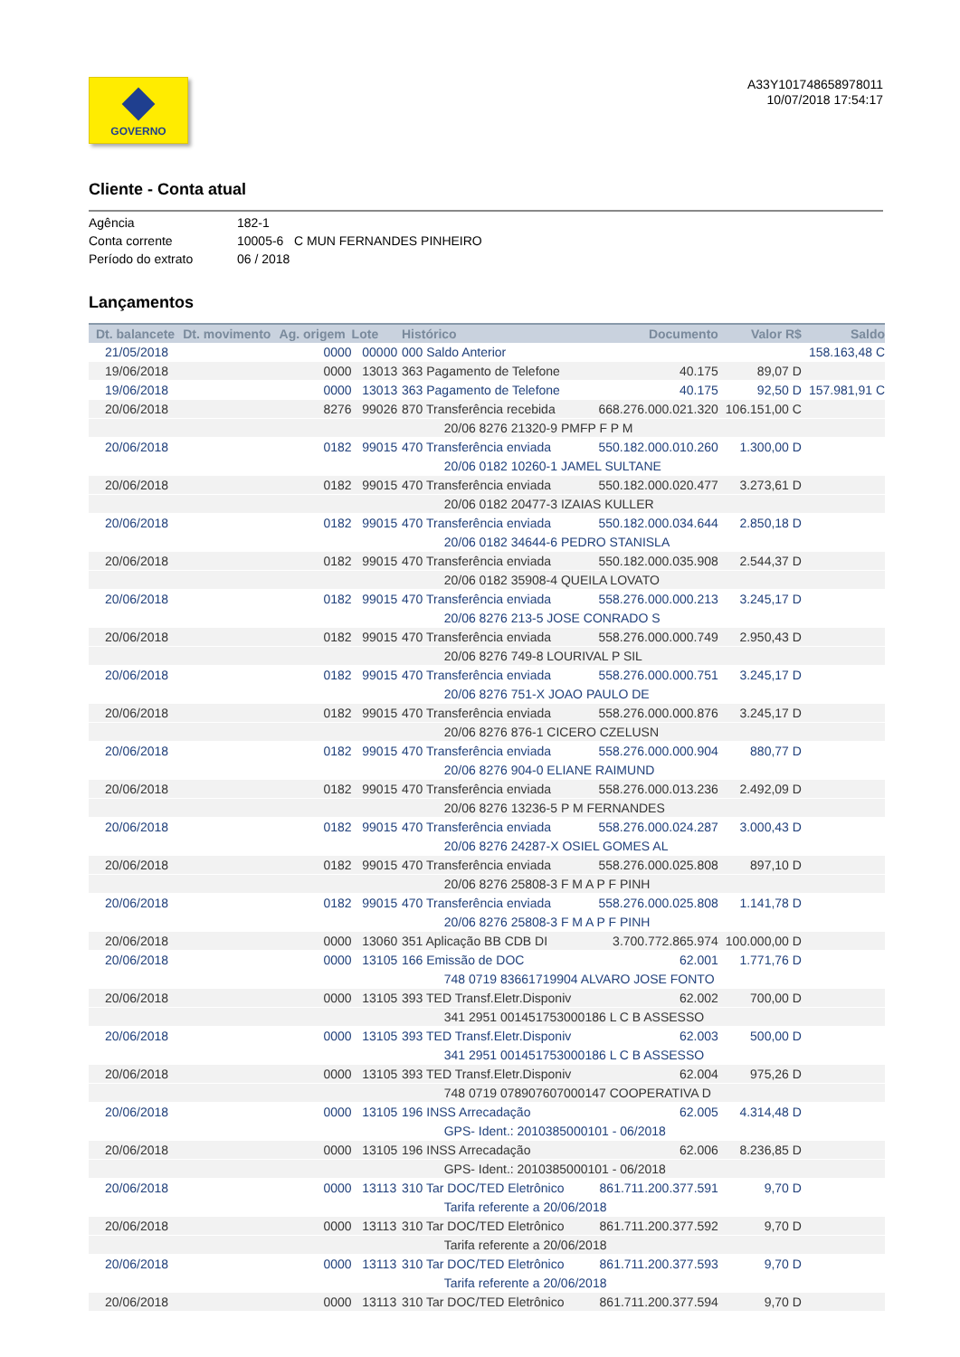GOVERNO
A33Y101748658978011
10/07/2018 17:54:17
Cliente - Conta atual
Agência 182-1
Conta corrente 10005-6 C MUN FERNANDES PINHEIRO
Período do extrato 06 / 2018
Lançamentos
| Dt. balancete | Dt. movimento | Ag. origem | Lote | Histórico | Documento | Valor R$ | Saldo |
| --- | --- | --- | --- | --- | --- | --- | --- |
| 21/05/2018 | | 0000 | 00000 | 000 Saldo Anterior | | | 158.163,48 C |
| 19/06/2018 | | 0000 | 13013 | 363 Pagamento de Telefone | 40.175 | 89,07 D | |
| 19/06/2018 | | 0000 | 13013 | 363 Pagamento de Telefone | 40.175 | 92,50 D | 157.981,91 C |
| 20/06/2018 | | 8276 | 99026 | 870 Transferência recebida | 668.276.000.021.320 | 106.151,00 C | |
| | | | | 20/06 8276 21320-9 PMFP F P M | | | |
| 20/06/2018 | | 0182 | 99015 | 470 Transferência enviada | 550.182.000.010.260 | 1.300,00 D | |
| | | | | 20/06 0182 10260-1 JAMEL SULTANE | | | |
| 20/06/2018 | | 0182 | 99015 | 470 Transferência enviada | 550.182.000.020.477 | 3.273,61 D | |
| | | | | 20/06 0182 20477-3 IZAIAS KULLER | | | |
| 20/06/2018 | | 0182 | 99015 | 470 Transferência enviada | 550.182.000.034.644 | 2.850,18 D | |
| | | | | 20/06 0182 34644-6 PEDRO STANISLA | | | |
| 20/06/2018 | | 0182 | 99015 | 470 Transferência enviada | 550.182.000.035.908 | 2.544,37 D | |
| | | | | 20/06 0182 35908-4 QUEILA LOVATO | | | |
| 20/06/2018 | | 0182 | 99015 | 470 Transferência enviada | 558.276.000.000.213 | 3.245,17 D | |
| | | | | 20/06 8276 213-5 JOSE CONRADO S | | | |
| 20/06/2018 | | 0182 | 99015 | 470 Transferência enviada | 558.276.000.000.749 | 2.950,43 D | |
| | | | | 20/06 8276 749-8 LOURIVAL P SIL | | | |
| 20/06/2018 | | 0182 | 99015 | 470 Transferência enviada | 558.276.000.000.751 | 3.245,17 D | |
| | | | | 20/06 8276 751-X JOAO PAULO DE | | | |
| 20/06/2018 | | 0182 | 99015 | 470 Transferência enviada | 558.276.000.000.876 | 3.245,17 D | |
| | | | | 20/06 8276 876-1 CICERO CZELUSN | | | |
| 20/06/2018 | | 0182 | 99015 | 470 Transferência enviada | 558.276.000.000.904 | 880,77 D | |
| | | | | 20/06 8276 904-0 ELIANE RAIMUND | | | |
| 20/06/2018 | | 0182 | 99015 | 470 Transferência enviada | 558.276.000.013.236 | 2.492,09 D | |
| | | | | 20/06 8276 13236-5 P M FERNANDES | | | |
| 20/06/2018 | | 0182 | 99015 | 470 Transferência enviada | 558.276.000.024.287 | 3.000,43 D | |
| | | | | 20/06 8276 24287-X OSIEL GOMES AL | | | |
| 20/06/2018 | | 0182 | 99015 | 470 Transferência enviada | 558.276.000.025.808 | 897,10 D | |
| | | | | 20/06 8276 25808-3 F M A P F PINH | | | |
| 20/06/2018 | | 0182 | 99015 | 470 Transferência enviada | 558.276.000.025.808 | 1.141,78 D | |
| | | | | 20/06 8276 25808-3 F M A P F PINH | | | |
| 20/06/2018 | | 0000 | 13060 | 351 Aplicação BB CDB DI | 3.700.772.865.974 | 100.000,00 D | |
| 20/06/2018 | | 0000 | 13105 | 166 Emissão de DOC | 62.001 | 1.771,76 D | |
| | | | | 748 0719 83661719904 ALVARO JOSE FONTO | | | |
| 20/06/2018 | | 0000 | 13105 | 393 TED Transf.Eletr.Disponiv | 62.002 | 700,00 D | |
| | | | | 341 2951 001451753000186 L C B ASSESSO | | | |
| 20/06/2018 | | 0000 | 13105 | 393 TED Transf.Eletr.Disponiv | 62.003 | 500,00 D | |
| | | | | 341 2951 001451753000186 L C B ASSESSO | | | |
| 20/06/2018 | | 0000 | 13105 | 393 TED Transf.Eletr.Disponiv | 62.004 | 975,26 D | |
| | | | | 748 0719 078907607000147 COOPERATIVA D | | | |
| 20/06/2018 | | 0000 | 13105 | 196 INSS Arrecadação | 62.005 | 4.314,48 D | |
| | | | | GPS- Ident.: 2010385000101 - 06/2018 | | | |
| 20/06/2018 | | 0000 | 13105 | 196 INSS Arrecadação | 62.006 | 8.236,85 D | |
| | | | | GPS- Ident.: 2010385000101 - 06/2018 | | | |
| 20/06/2018 | | 0000 | 13113 | 310 Tar DOC/TED Eletrônico | 861.711.200.377.591 | 9,70 D | |
| | | | | Tarifa referente a 20/06/2018 | | | |
| 20/06/2018 | | 0000 | 13113 | 310 Tar DOC/TED Eletrônico | 861.711.200.377.592 | 9,70 D | |
| | | | | Tarifa referente a 20/06/2018 | | | |
| 20/06/2018 | | 0000 | 13113 | 310 Tar DOC/TED Eletrônico | 861.711.200.377.593 | 9,70 D | |
| | | | | Tarifa referente a 20/06/2018 | | | |
| 20/06/2018 | | 0000 | 13113 | 310 Tar DOC/TED Eletrônico | 861.711.200.377.594 | 9,70 D | |